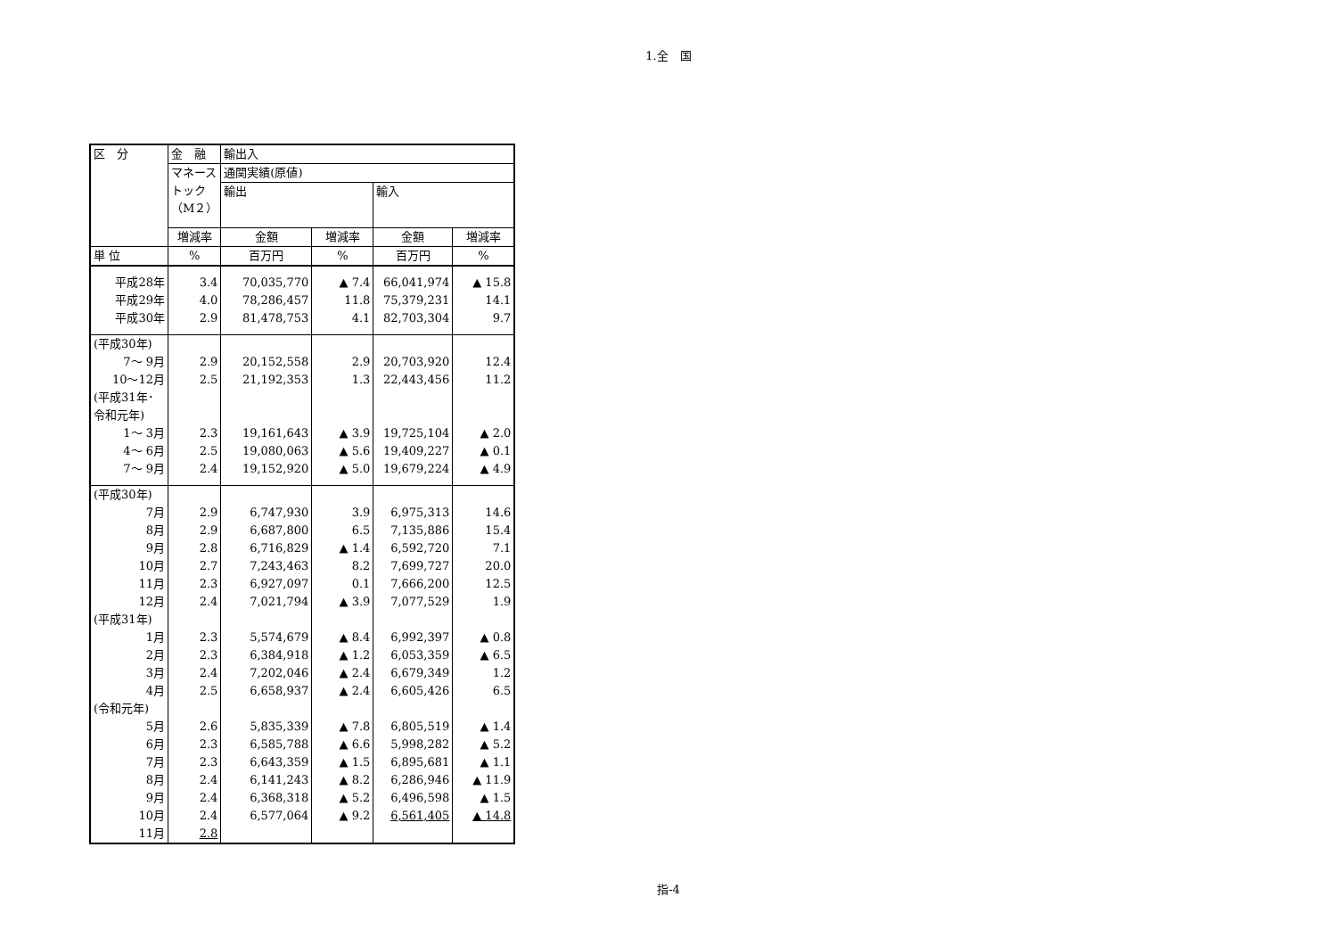1.全　国
| 区 分 | 金 融 | 輸出入 | | | |
| --- | --- | --- | --- | --- | --- |
| | マネース トック （M２） | 通関実績(原値) | | | |
| | | 輸出 | | 輸入 | |
| | 増減率 | 金額 | 増減率 | 金額 | 増減率 |
| 単 位 | % | 百万円 | % | 百万円 | % |
| 平成28年 | 3.4 | 70,035,770 | ▲ 7.4 | 66,041,974 | ▲ 15.8 |
| 平成29年 | 4.0 | 78,286,457 | 11.8 | 75,379,231 | 14.1 |
| 平成30年 | 2.9 | 81,478,753 | 4.1 | 82,703,304 | 9.7 |
| (平成30年) | | | | | |
| 7～ 9月 | 2.9 | 20,152,558 | 2.9 | 20,703,920 | 12.4 |
| 10～12月 | 2.5 | 21,192,353 | 1.3 | 22,443,456 | 11.2 |
| (平成31年･ 令和元年) | | | | | |
| 1～ 3月 | 2.3 | 19,161,643 | ▲ 3.9 | 19,725,104 | ▲ 2.0 |
| 4～ 6月 | 2.5 | 19,080,063 | ▲ 5.6 | 19,409,227 | ▲ 0.1 |
| 7～ 9月 | 2.4 | 19,152,920 | ▲ 5.0 | 19,679,224 | ▲ 4.9 |
| (平成30年) | | | | | |
| 7月 | 2.9 | 6,747,930 | 3.9 | 6,975,313 | 14.6 |
| 8月 | 2.9 | 6,687,800 | 6.5 | 7,135,886 | 15.4 |
| 9月 | 2.8 | 6,716,829 | ▲ 1.4 | 6,592,720 | 7.1 |
| 10月 | 2.7 | 7,243,463 | 8.2 | 7,699,727 | 20.0 |
| 11月 | 2.3 | 6,927,097 | 0.1 | 7,666,200 | 12.5 |
| 12月 | 2.4 | 7,021,794 | ▲ 3.9 | 7,077,529 | 1.9 |
| (平成31年) | | | | | |
| 1月 | 2.3 | 5,574,679 | ▲ 8.4 | 6,992,397 | ▲ 0.8 |
| 2月 | 2.3 | 6,384,918 | ▲ 1.2 | 6,053,359 | ▲ 6.5 |
| 3月 | 2.4 | 7,202,046 | ▲ 2.4 | 6,679,349 | 1.2 |
| 4月 | 2.5 | 6,658,937 | ▲ 2.4 | 6,605,426 | 6.5 |
| (令和元年) | | | | | |
| 5月 | 2.6 | 5,835,339 | ▲ 7.8 | 6,805,519 | ▲ 1.4 |
| 6月 | 2.3 | 6,585,788 | ▲ 6.6 | 5,998,282 | ▲ 5.2 |
| 7月 | 2.3 | 6,643,359 | ▲ 1.5 | 6,895,681 | ▲ 1.1 |
| 8月 | 2.4 | 6,141,243 | ▲ 8.2 | 6,286,946 | ▲ 11.9 |
| 9月 | 2.4 | 6,368,318 | ▲ 5.2 | 6,496,598 | ▲ 1.5 |
| 10月 | 2.4 | 6,577,064 | ▲ 9.2 | 6,561,405 | ▲ 14.8 |
| 11月 | 2.8 | | | | |
指-4